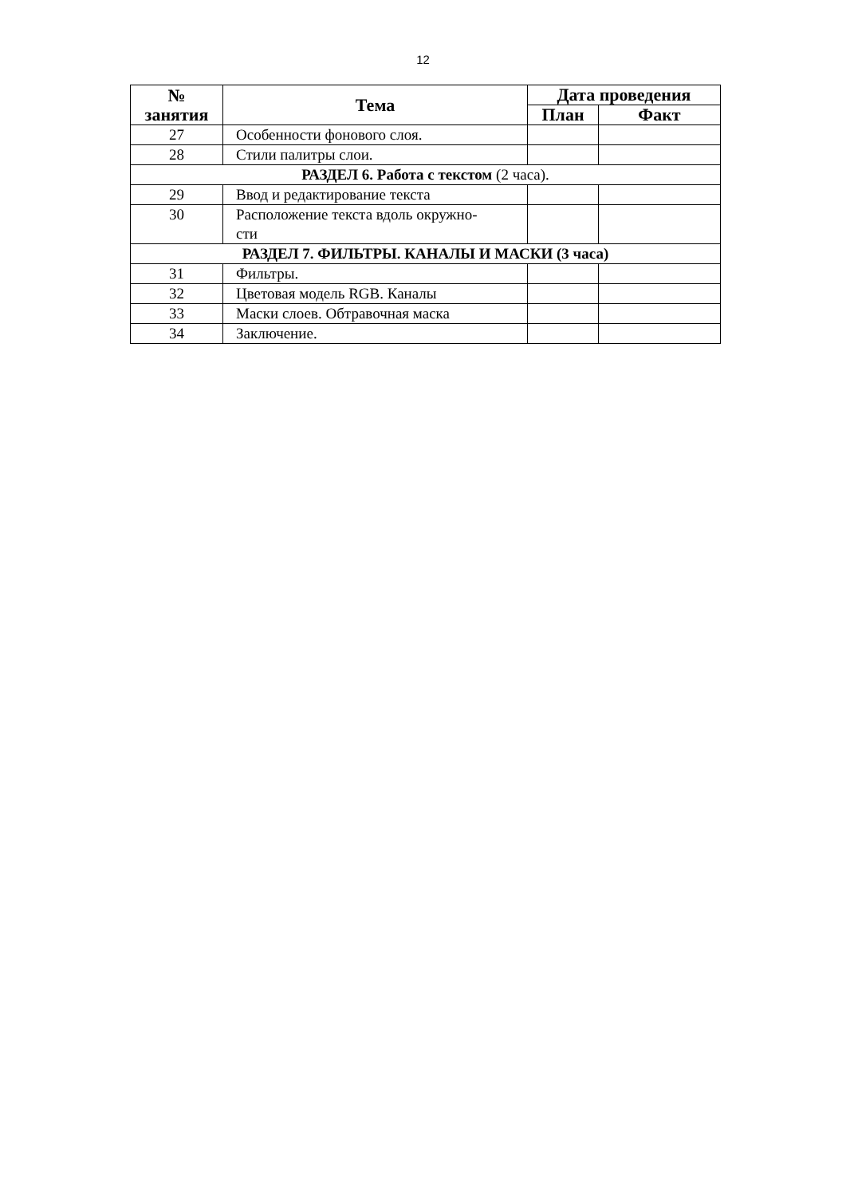12
| № занятия | Тема | Дата проведения | |
| --- | --- | --- | --- |
| | | План | Факт |
| 27 | Особенности фонового слоя. | | |
| 28 | Стили палитры слои. | | |
| РАЗДЕЛ 6. Работа с текстом (2 часа). | | | |
| 29 | Ввод и редактирование текста | | |
| 30 | Расположение текста вдоль окружно- сти | | |
| РАЗДЕЛ 7. ФИЛЬТРЫ. КАНАЛЫ И МАСКИ (3 часа) | | | |
| 31 | Фильтры. | | |
| 32 | Цветовая модель RGB. Каналы | | |
| 33 | Маски слоев. Обтравочная маска | | |
| 34 | Заключение. | | |